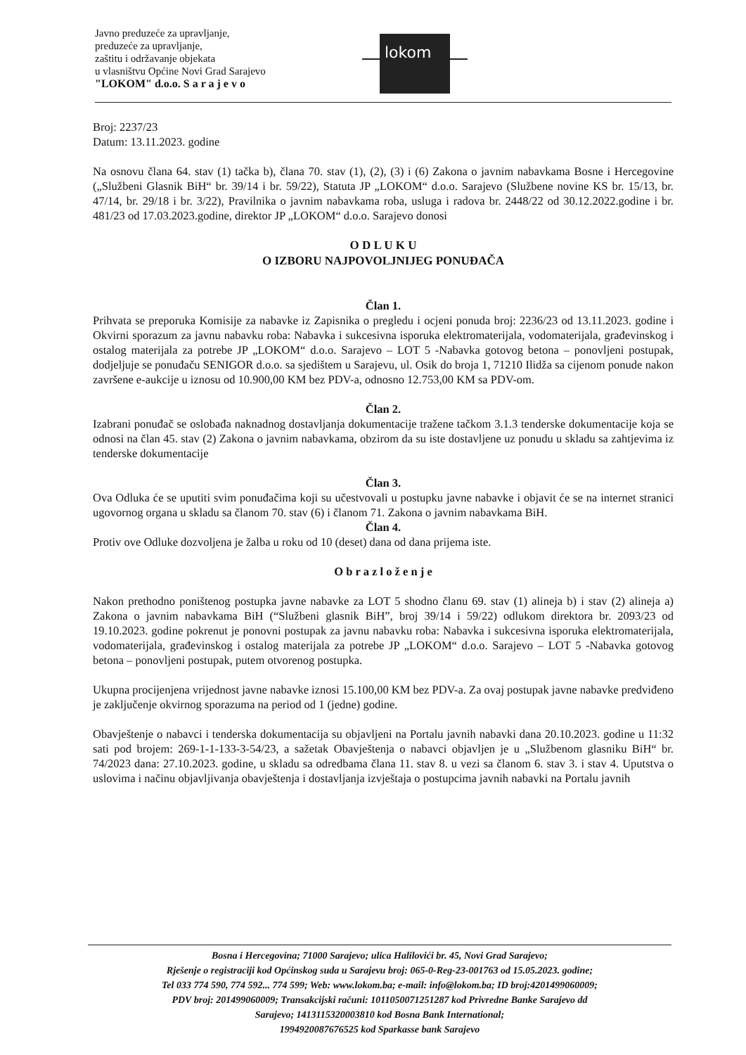Javno preduzeće za upravljanje,
preduzeće za upravljanje,
zaštitu i održavanje objekata
u vlasništvu Općine Novi Grad Sarajevo
"LOKOM" d.o.o. S a r a j e v o
lokom
Broj: 2237/23
Datum: 13.11.2023. godine
Na osnovu člana 64. stav (1) tačka b), člana 70. stav (1), (2), (3) i (6) Zakona o javnim nabavkama Bosne i Hercegovine („Službeni Glasnik BiH“ br. 39/14 i br. 59/22), Statuta JP „LOKOM“ d.o.o. Sarajevo (Službene novine KS br. 15/13, br. 47/14, br. 29/18 i br. 3/22), Pravilnika o javnim nabavkama roba, usluga i radova br. 2448/22 od 30.12.2022.godine i br. 481/23 od 17.03.2023.godine, direktor JP „LOKOM“ d.o.o. Sarajevo donosi
O D L U K U
O IZBORU NAJPOVOLJNIJEG PONUĐAČA
Član 1.
Prihvata se preporuka Komisije za nabavke iz Zapisnika o pregledu i ocjeni ponuda broj: 2236/23 od 13.11.2023. godine i Okvirni sporazum za javnu nabavku roba: Nabavka i sukcesivna isporuka elektromaterijala, vodomaterijala, građevinskog i ostalog materijala za potrebe JP „LOKOM“ d.o.o. Sarajevo – LOT 5 -Nabavka gotovog betona – ponovljeni postupak, dodjeljuje se ponuđaču SENIGOR d.o.o. sa sjedištem u Sarajevu, ul. Osik do broja 1, 71210 Ilidža sa cijenom ponude nakon završene e-aukcije u iznosu od 10.900,00 KM bez PDV-a, odnosno 12.753,00 KM sa PDV-om.
Član 2.
Izabrani ponuđač se oslobađa naknadnog dostavljanja dokumentacije tražene tačkom 3.1.3 tenderske dokumentacije koja se odnosi na član 45. stav (2) Zakona o javnim nabavkama, obzirom da su iste dostavljene uz ponudu u skladu sa zahtjevima iz tenderske dokumentacije
Član 3.
Ova Odluka će se uputiti svim ponuđačima koji su učestvovali u postupku javne nabavke i objavit će se na internet stranici ugovornog organa u skladu sa članom 70. stav (6) i članom 71. Zakona o javnim nabavkama BiH.
Član 4.
Protiv ove Odluke dozvoljena je žalba u roku od 10 (deset) dana od dana prijema iste.
O b r a z l o ž e n j e
Nakon prethodno poništenog postupka javne nabavke za LOT 5 shodno članu 69. stav (1) alineja b) i stav (2) alineja a) Zakona o javnim nabavkama BiH (“Službeni glasnik BiH”, broj 39/14 i 59/22) odlukom direktora br. 2093/23 od 19.10.2023. godine pokrenut je ponovni postupak za javnu nabavku roba: Nabavka i sukcesivna isporuka elektromaterijala, vodomaterijala, građevinskog i ostalog materijala za potrebe JP „LOKOM“ d.o.o. Sarajevo – LOT 5 -Nabavka gotovog betona – ponovljeni postupak, putem otvorenog postupka.
Ukupna procijenjena vrijednost javne nabavke iznosi 15.100,00 KM bez PDV-a. Za ovaj postupak javne nabavke predviđeno je zaključenje okvirnog sporazuma na period od 1 (jedne) godine.
Obavještenje o nabavci i tenderska dokumentacija su objavljeni na Portalu javnih nabavki dana 20.10.2023. godine u 11:32 sati pod brojem: 269-1-1-133-3-54/23, a sažetak Obavještenja o nabavci objavljen je u „Službenom glasniku BiH“ br. 74/2023 dana: 27.10.2023. godine, u skladu sa odredbama člana 11. stav 8. u vezi sa članom 6. stav 3. i stav 4. Uputstva o uslovima i načinu objavljivanja obavještenja i dostavljanja izvještaja o postupcima javnih nabavki na Portalu javnih
Bosna i Hercegovina; 71000 Sarajevo; ulica Halilovići br. 45, Novi Grad Sarajevo;
Rješenje o registraciji kod Općinskog suda u Sarajevu broj: 065-0-Reg-23-001763 od 15.05.2023. godine;
Tel 033 774 590, 774 592... 774 599; Web: www.lokom.ba; e-mail: info@lokom.ba; ID broj:4201499060009;
PDV broj: 201499060009; Transakcijski računi: 1011050071251287 kod Privredne Banke Sarajevo dd
Sarajevo; 1413115320003810 kod Bosna Bank International;
1994920087676525 kod Sparkasse bank Sarajevo